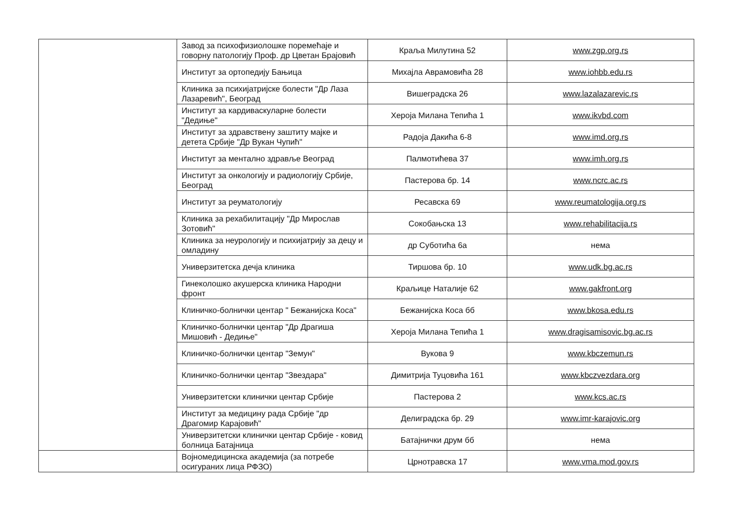| | Завод за психофизиолошке поремећаје и говорну патологију Проф. др Цветан Брајовић | Краља Милутина 52 | www.zgp.org.rs |
| | Институт за ортопедију Бањица | Михајла Аврамовића 28 | www.iohbb.edu.rs |
| | Клиника за психијатријске болести "Др Лаза Лазаревић", Београд | Вишеградска 26 | www.lazalazarevic.rs |
| | Институт за кардиваскуларне болести "Дедиње" | Хероја Милана Тепића 1 | www.ikvbd.com |
| | Институт за здравствену заштиту мајке и детета Србије "Др Вукан Чупић" | Радоја Дакића 6-8 | www.imd.org.rs |
| | Институт за ментално здравље Веоград | Палмотићева 37 | www.imh.org.rs |
| | Институт за онкологију и радиологију Србије, Београд | Пастерова бр. 14 | www.ncrc.ac.rs |
| | Институт за реуматологију | Ресавска 69 | www.reumatologija.org.rs |
| | Клиника за рехабилитацију "Др Мирослав Зотовић" | Сокобањска 13 | www.rehabilitacija.rs |
| | Клиника за неурологију и психијатрију за децу и омладину | др Суботића 6а | нема |
| | Универзитетска дечја клиника | Тиршова бр. 10 | www.udk.bg.ac.rs |
| | Гинеколошко акушерска клиника Народни фронт | Краљице Наталије 62 | www.gakfront.org |
| | Клиничко-болнички центар " Бежанијска Коса" | Бежанијска Коса бб | www.bkosa.edu.rs |
| | Клиничко-болнички центар "Др Драгиша Мишовић - Дедиње" | Хероја Милана Тепића 1 | www.dragisamisovic.bg.ac.rs |
| | Клиничко-болнички центар "Земун" | Вукова 9 | www.kbczemun.rs |
| | Клиничко-болнички центар "Звездара" | Димитрија Туцовића 161 | www.kbczvezdara.org |
| | Универзитетски клинички центар Србије | Пастерова 2 | www.kcs.ac.rs |
| | Институт за медицину рада Србије "др Драгомир Карајовић" | Делиградска бр. 29 | www.imr-karajovic.org |
| | Универзитетски клинички центар Србије - ковид болница Батајница | Батајнички друм бб | нема |
| | Војномедицинска академија (за потребе осигураних лица РФЗО) | Црнотравска 17 | www.vma.mod.gov.rs |